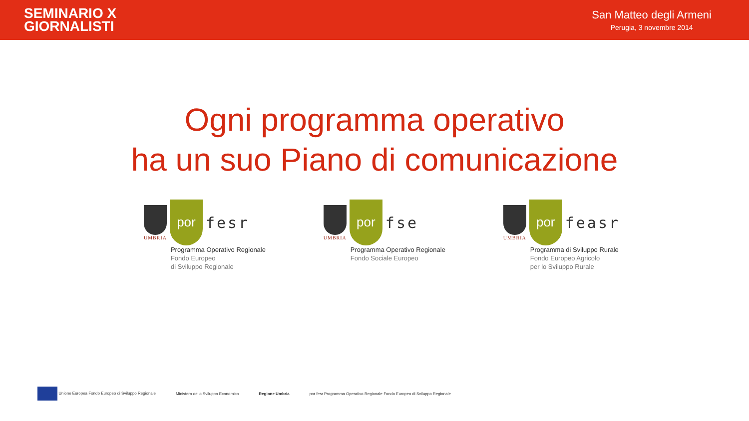SEMINARIO X
GIORNALISTI
San Matteo degli Armeni
Perugia, 3 novembre 2014
Ogni programma operativo
ha un suo Piano di comunicazione
UMBRIA
por
fesr
Programma Operativo Regionale
Fondo Europeo
di Sviluppo Regionale
UMBRIA
por
fse
Programma Operativo Regionale
Fondo Sociale Europeo
UMBRIA
por
feasr
Programma di Sviluppo Rurale
Fondo Europeo Agricolo
per lo Sviluppo Rurale
Unione Europea Fondo Europeo di Sviluppo Regionale
Ministero dello Sviluppo Economico
Regione Umbria
por fesr Programma Operativo Regionale Fondo Europeo di Sviluppo Regionale